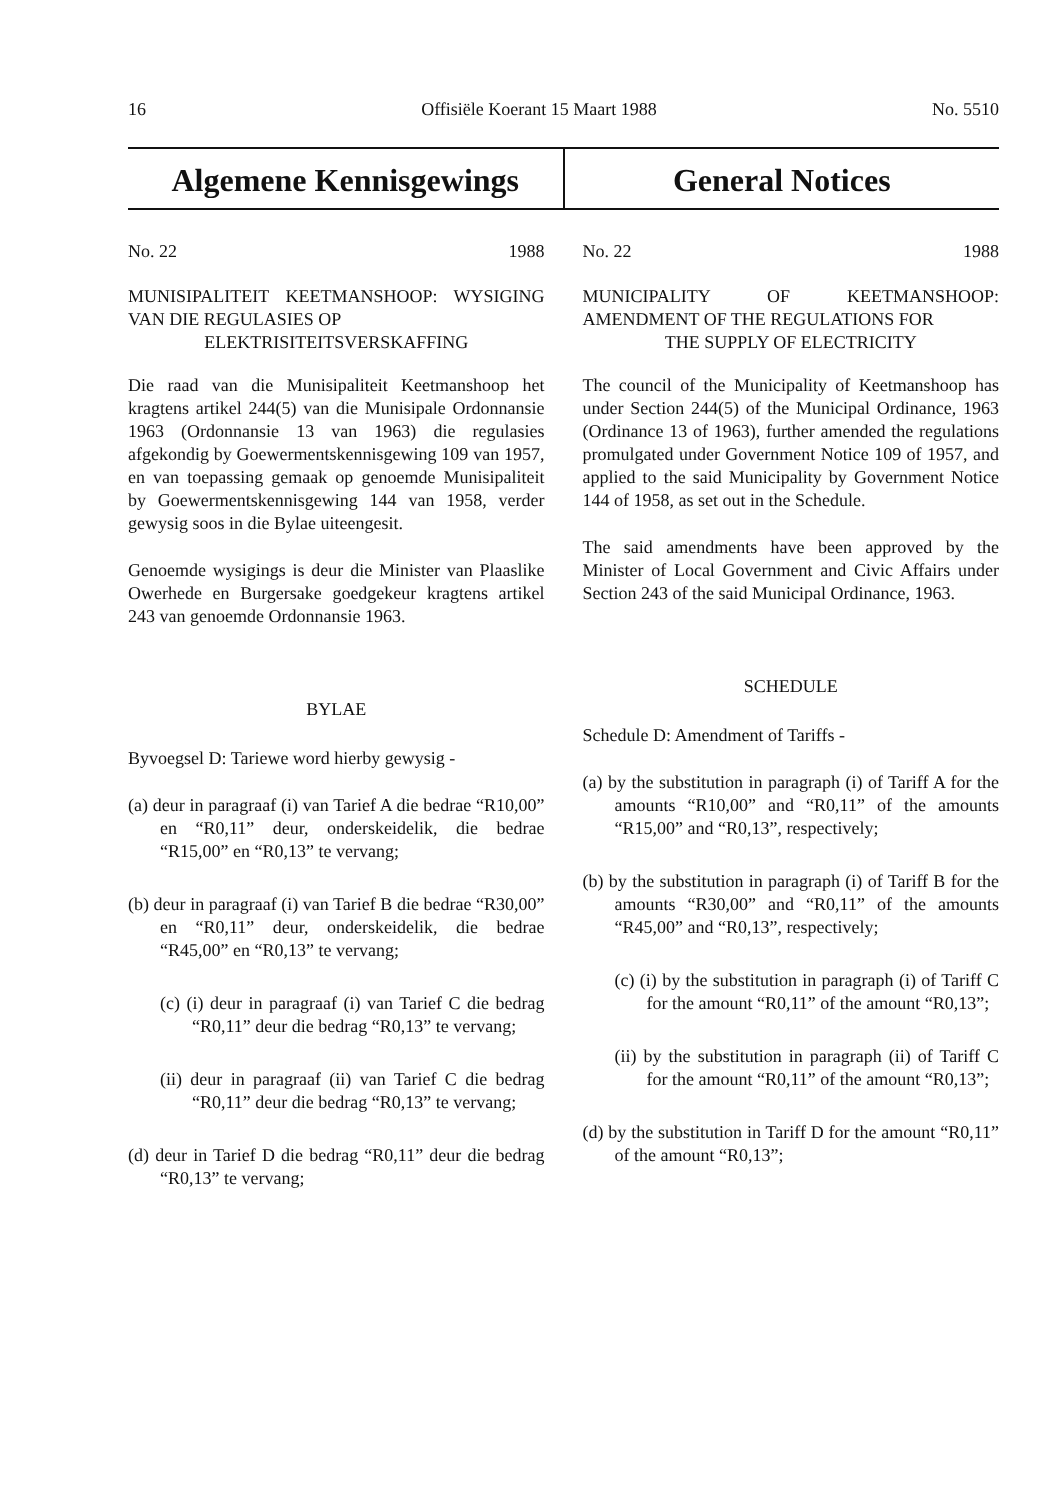16 Offisiële Koerant 15 Maart 1988 No. 5510
Algemene Kennisgewings General Notices
No. 22 1988
MUNISIPALITEIT KEETMANSHOOP: WYSIGING VAN DIE REGULASIES OP
ELEKTRISITEITSVERSKAFFING
Die raad van die Munisipaliteit Keetmanshoop het kragtens artikel 244(5) van die Munisipale Ordonnansie 1963 (Ordonnansie 13 van 1963) die regulasies afgekondig by Goewermentskennisgewing 109 van 1957, en van toepassing gemaak op genoemde Munisipaliteit by Goewermentskennisgewing 144 van 1958, verder gewysig soos in die Bylae uiteengesit.
Genoemde wysigings is deur die Minister van Plaaslike Owerhede en Burgersake goedgekeur kragtens artikel 243 van genoemde Ordonnansie 1963.
BYLAE
Byvoegsel D: Tariewe word hierby gewysig -
(a) deur in paragraaf (i) van Tarief A die bedrae “R10,00” en “R0,11” deur, onderskeidelik, die bedrae “R15,00” en “R0,13” te vervang;
(b) deur in paragraaf (i) van Tarief B die bedrae “R30,00” en “R0,11” deur, onderskeidelik, die bedrae “R45,00” en “R0,13” te vervang;
(c) (i) deur in paragraaf (i) van Tarief C die bedrag “R0,11” deur die bedrag “R0,13” te vervang;
(ii) deur in paragraaf (ii) van Tarief C die bedrag “R0,11” deur die bedrag “R0,13” te vervang;
(d) deur in Tarief D die bedrag “R0,11” deur die bedrag “R0,13” te vervang;
No. 22 1988
MUNICIPALITY OF KEETMANSHOOP: AMENDMENT OF THE REGULATIONS FOR
THE SUPPLY OF ELECTRICITY
The council of the Municipality of Keetmanshoop has under Section 244(5) of the Municipal Ordinance, 1963 (Ordinance 13 of 1963), further amended the regulations promulgated under Government Notice 109 of 1957, and applied to the said Municipality by Government Notice 144 of 1958, as set out in the Schedule.
The said amendments have been approved by the Minister of Local Government and Civic Affairs under Section 243 of the said Municipal Ordinance, 1963.
SCHEDULE
Schedule D: Amendment of Tariffs -
(a) by the substitution in paragraph (i) of Tariff A for the amounts “R10,00” and “R0,11” of the amounts “R15,00” and “R0,13”, respectively;
(b) by the substitution in paragraph (i) of Tariff B for the amounts “R30,00” and “R0,11” of the amounts “R45,00” and “R0,13”, respectively;
(c) (i) by the substitution in paragraph (i) of Tariff C for the amount “R0,11” of the amount “R0,13”;
(ii) by the substitution in paragraph (ii) of Tariff C for the amount “R0,11” of the amount “R0,13”;
(d) by the substitution in Tariff D for the amount “R0,11” of the amount “R0,13”;